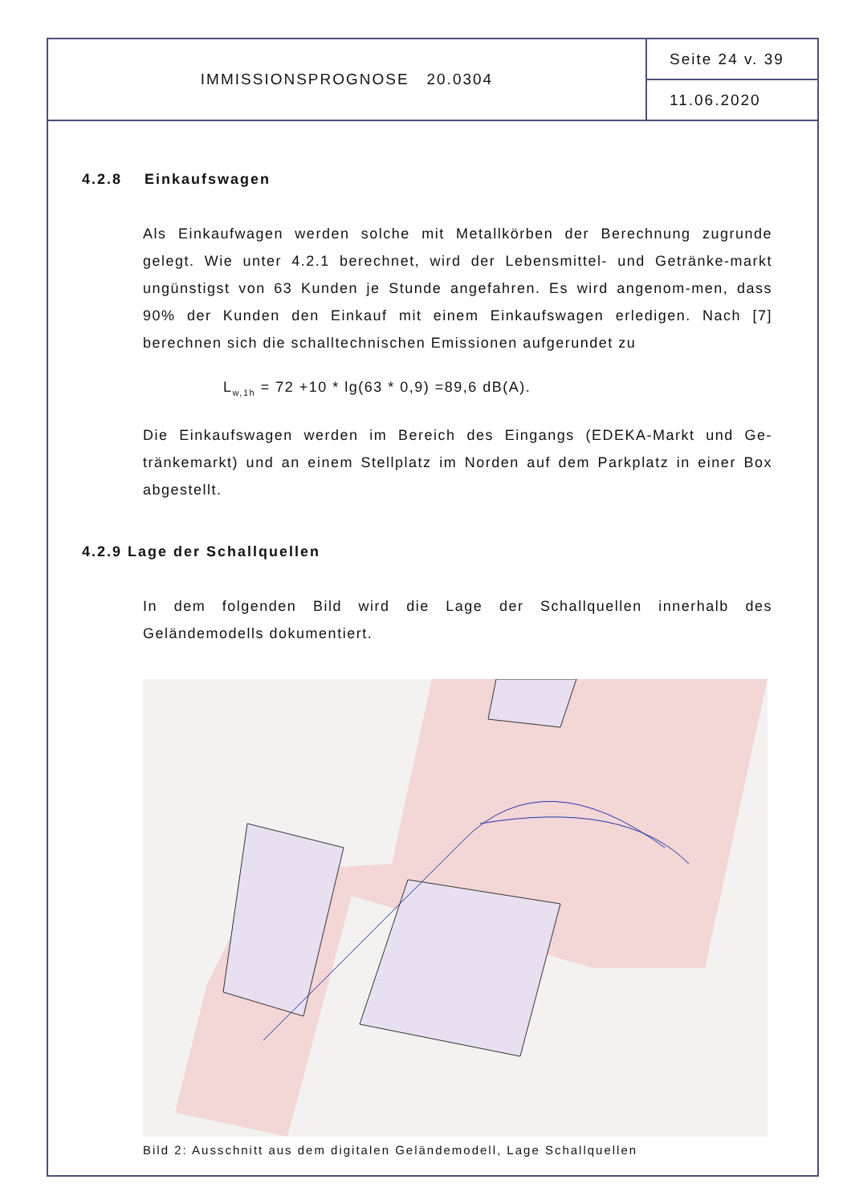IMMISSIONSPROGNOSE 20.0304
Seite 24 v. 39
11.06.2020
4.2.8 Einkaufswagen
Als Einkaufwagen werden solche mit Metallkörben der Berechnung zugrunde gelegt. Wie unter 4.2.1 berechnet, wird der Lebensmittel- und Getränke-markt ungünstigst von 63 Kunden je Stunde angefahren. Es wird angenom-men, dass 90% der Kunden den Einkauf mit einem Einkaufswagen erledigen. Nach [7] berechnen sich die schalltechnischen Emissionen aufgerundet zu
L<sub>w,1h</sub> = 72 +10 * lg(63 * 0,9) =89,6 dB(A).
Die Einkaufswagen werden im Bereich des Eingangs (EDEKA-Markt und Ge-tränkemarkt) und an einem Stellplatz im Norden auf dem Parkplatz in einer Box abgestellt.
4.2.9 Lage der Schallquellen
In dem folgenden Bild wird die Lage der Schallquellen innerhalb des Geländemodells dokumentiert.
Bild 2: Ausschnitt aus dem digitalen Geländemodell, Lage Schallquellen